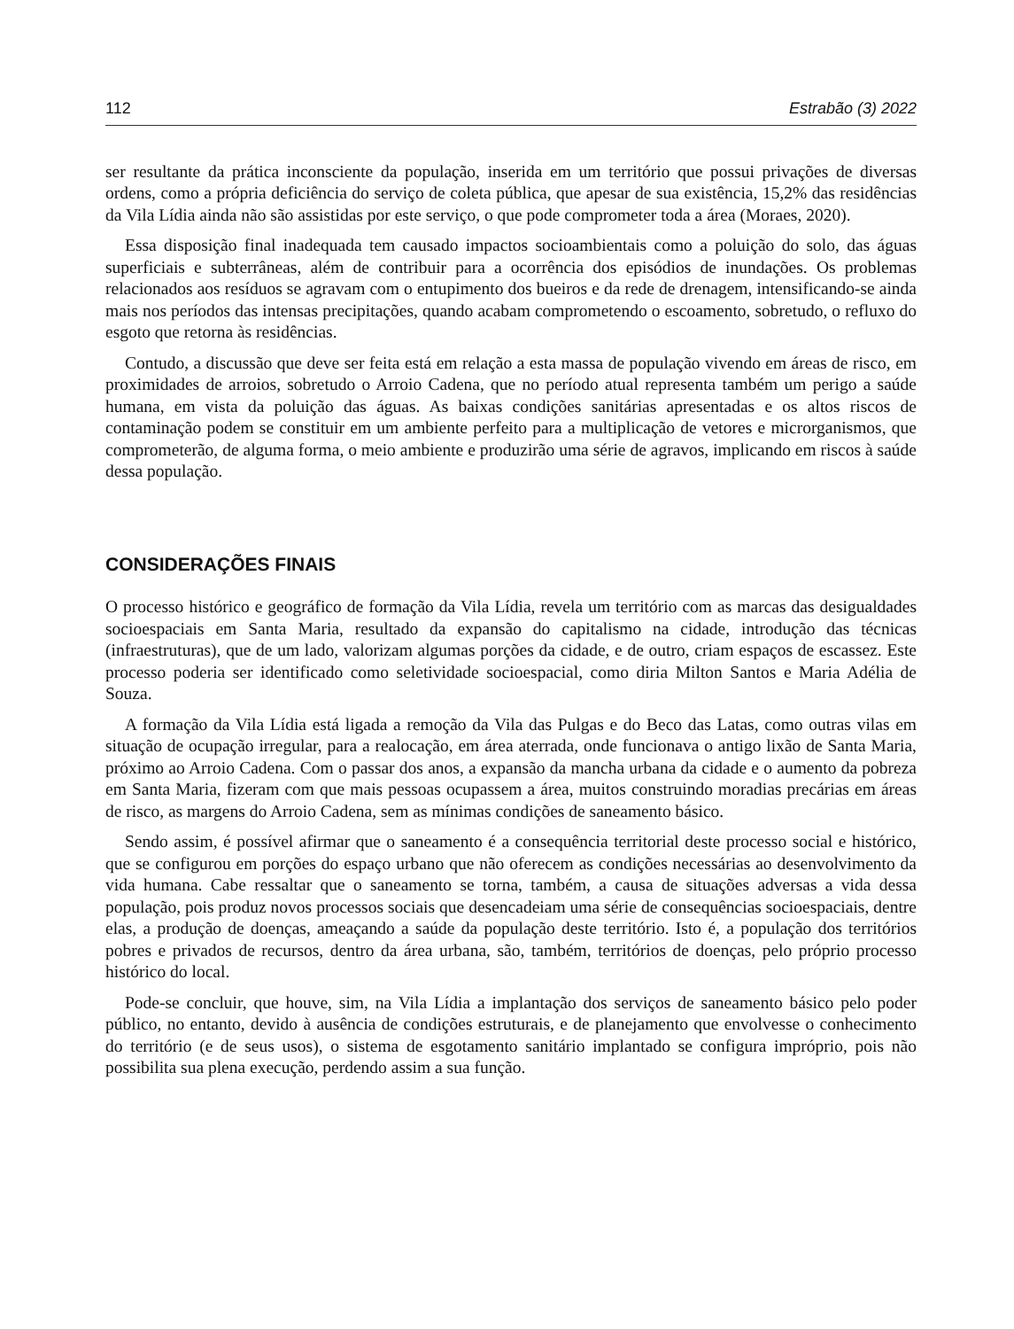112 Estrabão (3) 2022
ser resultante da prática inconsciente da população, inserida em um território que possui privações de diversas ordens, como a própria deficiência do serviço de coleta pública, que apesar de sua existência, 15,2% das residências da Vila Lídia ainda não são assistidas por este serviço, o que pode comprometer toda a área (Moraes, 2020).
Essa disposição final inadequada tem causado impactos socioambientais como a poluição do solo, das águas superficiais e subterrâneas, além de contribuir para a ocorrência dos episódios de inundações. Os problemas relacionados aos resíduos se agravam com o entupimento dos bueiros e da rede de drenagem, intensificando-se ainda mais nos períodos das intensas precipitações, quando acabam comprometendo o escoamento, sobretudo, o refluxo do esgoto que retorna às residências.
Contudo, a discussão que deve ser feita está em relação a esta massa de população vivendo em áreas de risco, em proximidades de arroios, sobretudo o Arroio Cadena, que no período atual representa também um perigo a saúde humana, em vista da poluição das águas. As baixas condições sanitárias apresentadas e os altos riscos de contaminação podem se constituir em um ambiente perfeito para a multiplicação de vetores e microrganismos, que comprometerão, de alguma forma, o meio ambiente e produzirão uma série de agravos, implicando em riscos à saúde dessa população.
CONSIDERAÇÕES FINAIS
O processo histórico e geográfico de formação da Vila Lídia, revela um território com as marcas das desigualdades socioespaciais em Santa Maria, resultado da expansão do capitalismo na cidade, introdução das técnicas (infraestruturas), que de um lado, valorizam algumas porções da cidade, e de outro, criam espaços de escassez. Este processo poderia ser identificado como seletividade socioespacial, como diria Milton Santos e Maria Adélia de Souza.
A formação da Vila Lídia está ligada a remoção da Vila das Pulgas e do Beco das Latas, como outras vilas em situação de ocupação irregular, para a realocação, em área aterrada, onde funcionava o antigo lixão de Santa Maria, próximo ao Arroio Cadena. Com o passar dos anos, a expansão da mancha urbana da cidade e o aumento da pobreza em Santa Maria, fizeram com que mais pessoas ocupassem a área, muitos construindo moradias precárias em áreas de risco, as margens do Arroio Cadena, sem as mínimas condições de saneamento básico.
Sendo assim, é possível afirmar que o saneamento é a consequência territorial deste processo social e histórico, que se configurou em porções do espaço urbano que não oferecem as condições necessárias ao desenvolvimento da vida humana. Cabe ressaltar que o saneamento se torna, também, a causa de situações adversas a vida dessa população, pois produz novos processos sociais que desencadeiam uma série de consequências socioespaciais, dentre elas, a produção de doenças, ameaçando a saúde da população deste território. Isto é, a população dos territórios pobres e privados de recursos, dentro da área urbana, são, também, territórios de doenças, pelo próprio processo histórico do local.
Pode-se concluir, que houve, sim, na Vila Lídia a implantação dos serviços de saneamento básico pelo poder público, no entanto, devido à ausência de condições estruturais, e de planejamento que envolvesse o conhecimento do território (e de seus usos), o sistema de esgotamento sanitário implantado se configura impróprio, pois não possibilita sua plena execução, perdendo assim a sua função.